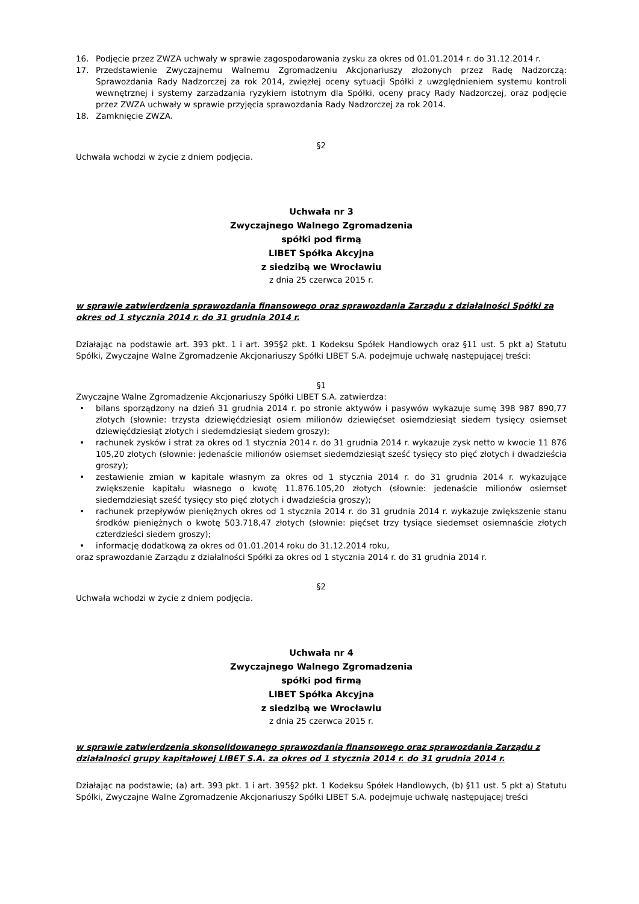16. Podjęcie przez ZWZA uchwały w sprawie zagospodarowania zysku za okres od 01.01.2014 r. do 31.12.2014 r.
17. Przedstawienie Zwyczajnemu Walnemu Zgromadzeniu Akcjonariuszy złożonych przez Radę Nadzorczą: Sprawozdania Rady Nadzorczej za rok 2014, zwięzłej oceny sytuacji Spółki z uwzględnieniem systemu kontroli wewnętrznej i systemy zarzadzania ryzykiem istotnym dla Spółki, oceny pracy Rady Nadzorczej, oraz podjęcie przez ZWZA uchwały w sprawie przyjęcia sprawozdania Rady Nadzorczej za rok 2014.
18. Zamknięcie ZWZA.
§2
Uchwała wchodzi w życie z dniem podjęcia.
Uchwała nr 3
Zwyczajnego Walnego Zgromadzenia
spółki pod firmą
LIBET Spółka Akcyjna
z siedzibą we Wrocławiu
z dnia 25 czerwca 2015 r.
w sprawie zatwierdzenia sprawozdania finansowego oraz sprawozdania Zarządu z działalności Spółki za okres od 1 stycznia 2014 r. do 31 grudnia 2014 r.
Działając na podstawie art. 393 pkt. 1 i art. 395§2 pkt. 1 Kodeksu Spółek Handlowych oraz §11 ust. 5 pkt a) Statutu Spółki, Zwyczajne Walne Zgromadzenie Akcjonariuszy Spółki LIBET S.A. podejmuje uchwałę następującej treści:
§1
Zwyczajne Walne Zgromadzenie Akcjonariuszy Spółki LIBET S.A. zatwierdza:
• bilans sporządzony na dzień 31 grudnia 2014 r. po stronie aktywów i pasywów wykazuje sumę 398 987 890,77 złotych (słownie: trzysta dziewięćdziesiąt osiem milionów dziewięćset osiemdziesiąt siedem tysięcy osiemset dziewięćdziesiąt złotych i siedemdziesiąt siedem groszy);
• rachunek zysków i strat za okres od 1 stycznia 2014 r. do 31 grudnia 2014 r. wykazuje zysk netto w kwocie 11 876 105,20 złotych (słownie: jedenaście milionów osiemset siedemdziesiąt sześć tysięcy sto pięć złotych i dwadzieścia groszy);
• zestawienie zmian w kapitale własnym za okres od 1 stycznia 2014 r. do 31 grudnia 2014 r. wykazujące zwiększenie kapitału własnego o kwotę 11.876.105,20 złotych (słownie: jedenaście milionów osiemset siedemdziesiąt sześć tysięcy sto pięć złotych i dwadzieścia groszy);
• rachunek przepływów pieniężnych okres od 1 stycznia 2014 r. do 31 grudnia 2014 r. wykazuje zwiększenie stanu środków pieniężnych o kwotę 503.718,47 złotych (słownie: pięćset trzy tysiące siedemset osiemnaście złotych czterdzieści siedem groszy);
• informację dodatkową za okres od 01.01.2014 roku do 31.12.2014 roku,
oraz sprawozdanie Zarządu z działalności Spółki za okres od 1 stycznia 2014 r. do 31 grudnia 2014 r.
§2
Uchwała wchodzi w życie z dniem podjęcia.
Uchwała nr 4
Zwyczajnego Walnego Zgromadzenia
spółki pod firmą
LIBET Spółka Akcyjna
z siedzibą we Wrocławiu
z dnia 25 czerwca 2015 r.
w sprawie zatwierdzenia skonsolidowanego sprawozdania finansowego oraz sprawozdania Zarządu z działalności grupy kapitałowej LIBET S.A. za okres od 1 stycznia 2014 r. do 31 grudnia 2014 r.
Działając na podstawie; (a) art. 393 pkt. 1 i art. 395§2 pkt. 1 Kodeksu Spółek Handlowych, (b) §11 ust. 5 pkt a) Statutu Spółki, Zwyczajne Walne Zgromadzenie Akcjonariuszy Spółki LIBET S.A. podejmuje uchwałę następującej treści